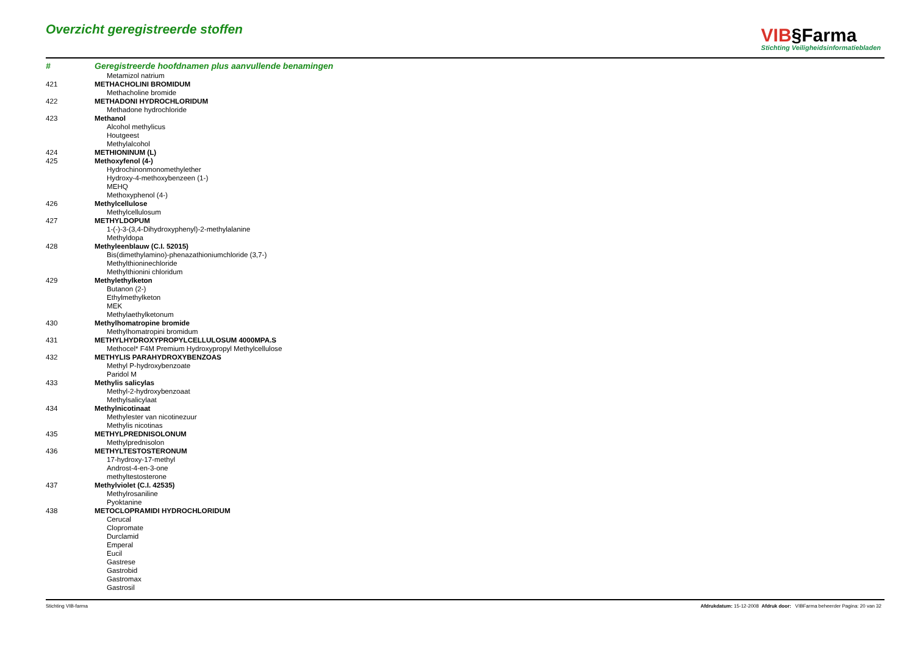Overzicht geregistreerde stoffen
VIB§Farma
Stichting Veiligheidsinformatiebladen
| # | Geregistreerde hoofdnamen plus aanvullende benamingen |
| --- | --- |
| | Metamizol natrium |
| 421 | METHACHOLINI BROMIDUM |
| | Methacholine bromide |
| 422 | METHADONI HYDROCHLORIDUM |
| | Methadone hydrochloride |
| 423 | Methanol |
| | Alcohol methylicus |
| | Houtgeest |
| | Methylalcohol |
| 424 | METHIONINUM (L) |
| 425 | Methoxyfenol (4-) |
| | Hydrochinonmonomethylether |
| | Hydroxy-4-methoxybenzeen (1-) |
| | MEHQ |
| | Methoxyphenol (4-) |
| 426 | Methylcellulose |
| | Methylcellulosum |
| 427 | METHYLDOPUM |
| | 1-(-)-3-(3,4-Dihydroxyphenyl)-2-methylalanine |
| | Methyldopa |
| 428 | Methyleenblauw (C.I. 52015) |
| | Bis(dimethylamino)-phenazathioniumchloride (3,7-) |
| | Methylthioninechloride |
| | Methylthionini chloridum |
| 429 | Methylethylketon |
| | Butanon (2-) |
| | Ethylmethylketon |
| | MEK |
| | Methylaethylketonum |
| 430 | Methylhomatropine bromide |
| | Methylhomatropini bromidum |
| 431 | METHYLHYDROXYPROPYLCELLULOSUM 4000MPA.S |
| | Methocel* F4M Premium Hydroxypropyl Methylcellulose |
| 432 | METHYLIS PARAHYDROXYBENZOAS |
| | Methyl P-hydroxybenzoate |
| | Paridol M |
| 433 | Methylis salicylas |
| | Methyl-2-hydroxybenzoaat |
| | Methylsalicylaat |
| 434 | Methylnicotinaat |
| | Methylester van nicotinezuur |
| | Methylis nicotinas |
| 435 | METHYLPREDNISOLONUM |
| | Methylprednisolon |
| 436 | METHYLTESTOSTERONUM |
| | 17-hydroxy-17-methyl |
| | Androst-4-en-3-one |
| | methyltestosterone |
| 437 | Methylviolet (C.I. 42535) |
| | Methylrosaniline |
| | Pyoktanine |
| 438 | METOCLOPRAMIDI HYDROCHLORIDUM |
| | Cerucal |
| | Clopromate |
| | Durclamid |
| | Emperal |
| | Eucil |
| | Gastrese |
| | Gastrobid |
| | Gastromax |
| | Gastrosil |
Stichting VIB-farma Afdrukdatum: 15-12-2008 Afdruk door: VIBFarma beheerder Pagina: 20 van 32